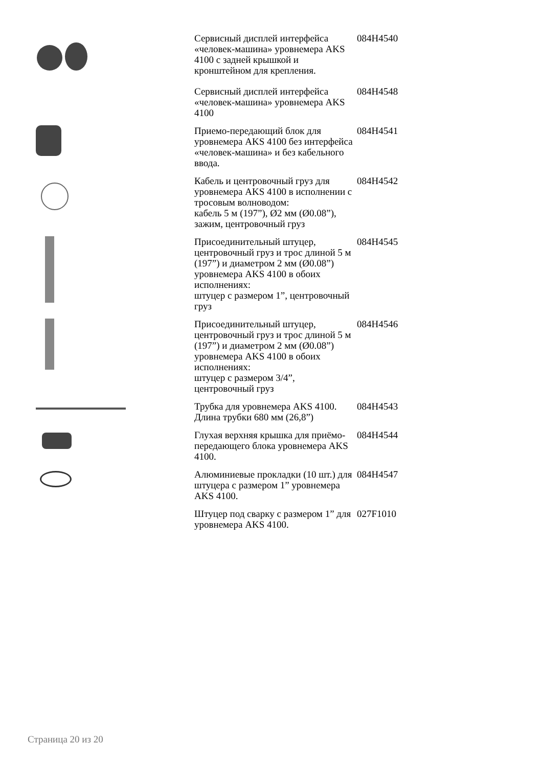| | Сервисный дисплей интерфейса «человек-машина» уровнемера AKS 4100 с задней крышкой и кронштейном для крепления. | 084H4540 |
| | Сервисный дисплей интерфейса «человек-машина» уровнемера AKS 4100 | 084H4548 |
| | Приемо-передающий блок для уровнемера AKS 4100 без интерфейса «человек-машина» и без кабельного ввода. | 084H4541 |
| | Кабель и центровочный груз для уровнемера AKS 4100 в исполнении с тросовым волноводом: кабель 5 м (197”), Ø2 мм (Ø0.08”), зажим, центровочный груз | 084H4542 |
| | Присоединительный штуцер, центровочный груз и трос длиной 5 м (197”) и диаметром 2 мм (Ø0.08”) уровнемера AKS 4100 в обоих исполнениях: штуцер с размером 1”, центровочный груз | 084H4545 |
| | Присоединительный штуцер, центровочный груз и трос длиной 5 м (197”) и диаметром 2 мм (Ø0.08”) уровнемера AKS 4100 в обоих исполнениях: штуцер с размером 3/4”, центровочный груз | 084H4546 |
| | Трубка для уровнемера AKS 4100. Длина трубки 680 мм (26,8”) | 084H4543 |
| | Глухая верхняя крышка для приёмо-передающего блока уровнемера AKS 4100. | 084H4544 |
| | Алюминиевые прокладки (10 шт.) для штуцера с размером 1” уровнемера AKS 4100. | 084H4547 |
| | Штуцер под сварку с размером 1” для уровнемера AKS 4100. | 027F1010 |
Страница 20 из 20